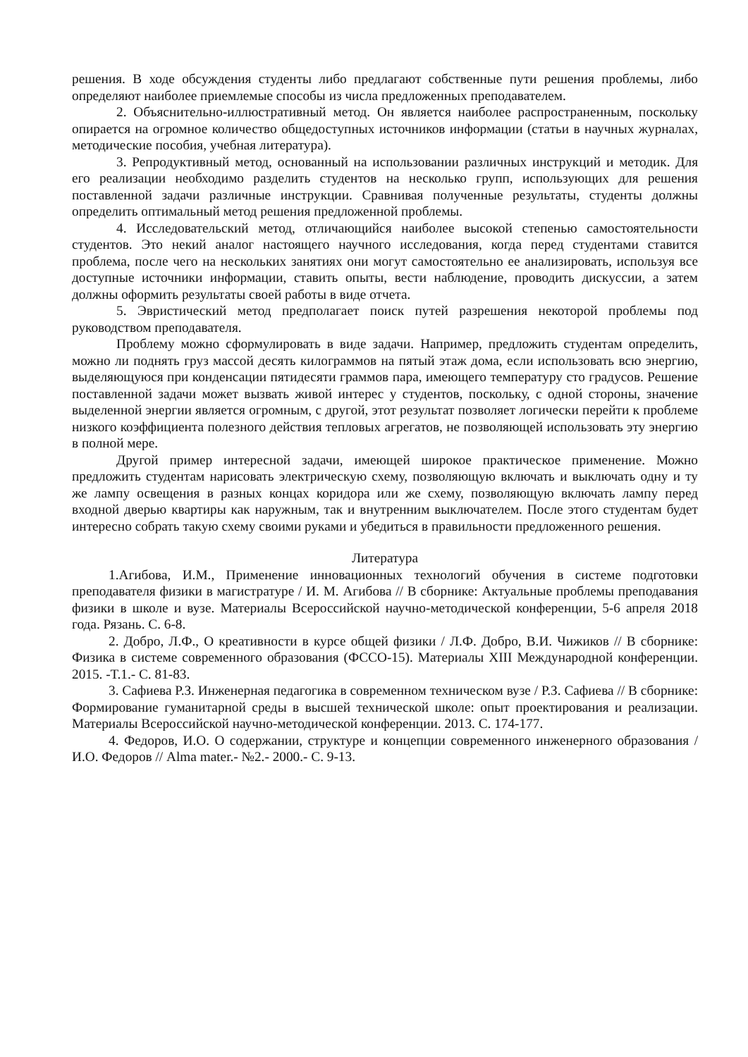решения. В ходе обсуждения студенты либо предлагают собственные пути решения проблемы, либо определяют наиболее приемлемые способы из числа предложенных преподавателем.
2. Объяснительно-иллюстративный метод. Он является наиболее распространенным, поскольку опирается на огромное количество общедоступных источников информации (статьи в научных журналах, методические пособия, учебная литература).
3. Репродуктивный метод, основанный на использовании различных инструкций и методик. Для его реализации необходимо разделить студентов на несколько групп, использующих для решения поставленной задачи различные инструкции. Сравнивая полученные результаты, студенты должны определить оптимальный метод решения предложенной проблемы.
4. Исследовательский метод, отличающийся наиболее высокой степенью самостоятельности студентов. Это некий аналог настоящего научного исследования, когда перед студентами ставится проблема, после чего на нескольких занятиях они могут самостоятельно ее анализировать, используя все доступные источники информации, ставить опыты, вести наблюдение, проводить дискуссии, а затем должны оформить результаты своей работы в виде отчета.
5. Эвристический метод предполагает поиск путей разрешения некоторой проблемы под руководством преподавателя.
Проблему можно сформулировать в виде задачи. Например, предложить студентам определить, можно ли поднять груз массой десять килограммов на пятый этаж дома, если использовать всю энергию, выделяющуюся при конденсации пятидесяти граммов пара, имеющего температуру сто градусов. Решение поставленной задачи может вызвать живой интерес у студентов, поскольку, с одной стороны, значение выделенной энергии является огромным, с другой, этот результат позволяет логически перейти к проблеме низкого коэффициента полезного действия тепловых агрегатов, не позволяющей использовать эту энергию в полной мере.
Другой пример интересной задачи, имеющей широкое практическое применение. Можно предложить студентам нарисовать электрическую схему, позволяющую включать и выключать одну и ту же лампу освещения в разных концах коридора или же схему, позволяющую включать лампу перед входной дверью квартиры как наружным, так и внутренним выключателем. После этого студентам будет интересно собрать такую схему своими руками и убедиться в правильности предложенного решения.
Литература
1.Агибова, И.М., Применение инновационных технологий обучения в системе подготовки преподавателя физики в магистратуре / И. М. Агибова // В сборнике: Актуальные проблемы преподавания физики в школе и вузе. Материалы Всероссийской научно-методической конференции, 5-6 апреля 2018 года. Рязань. С. 6-8.
2. Добро, Л.Ф., О креативности в курсе общей физики / Л.Ф. Добро, В.И. Чижиков // В сборнике: Физика в системе современного образования (ФССО-15). Материалы XIII Международной конференции. 2015. -Т.1.- С. 81-83.
3. Сафиева Р.З. Инженерная педагогика в современном техническом вузе / Р.З. Сафиева // В сборнике: Формирование гуманитарной среды в высшей технической школе: опыт проектирования и реализации. Материалы Всероссийской научно-методической конференции. 2013. С. 174-177.
4. Федоров, И.О. О содержании, структуре и концепции современного инженерного образования / И.О. Федоров // Alma mater.- №2.- 2000.- С. 9-13.